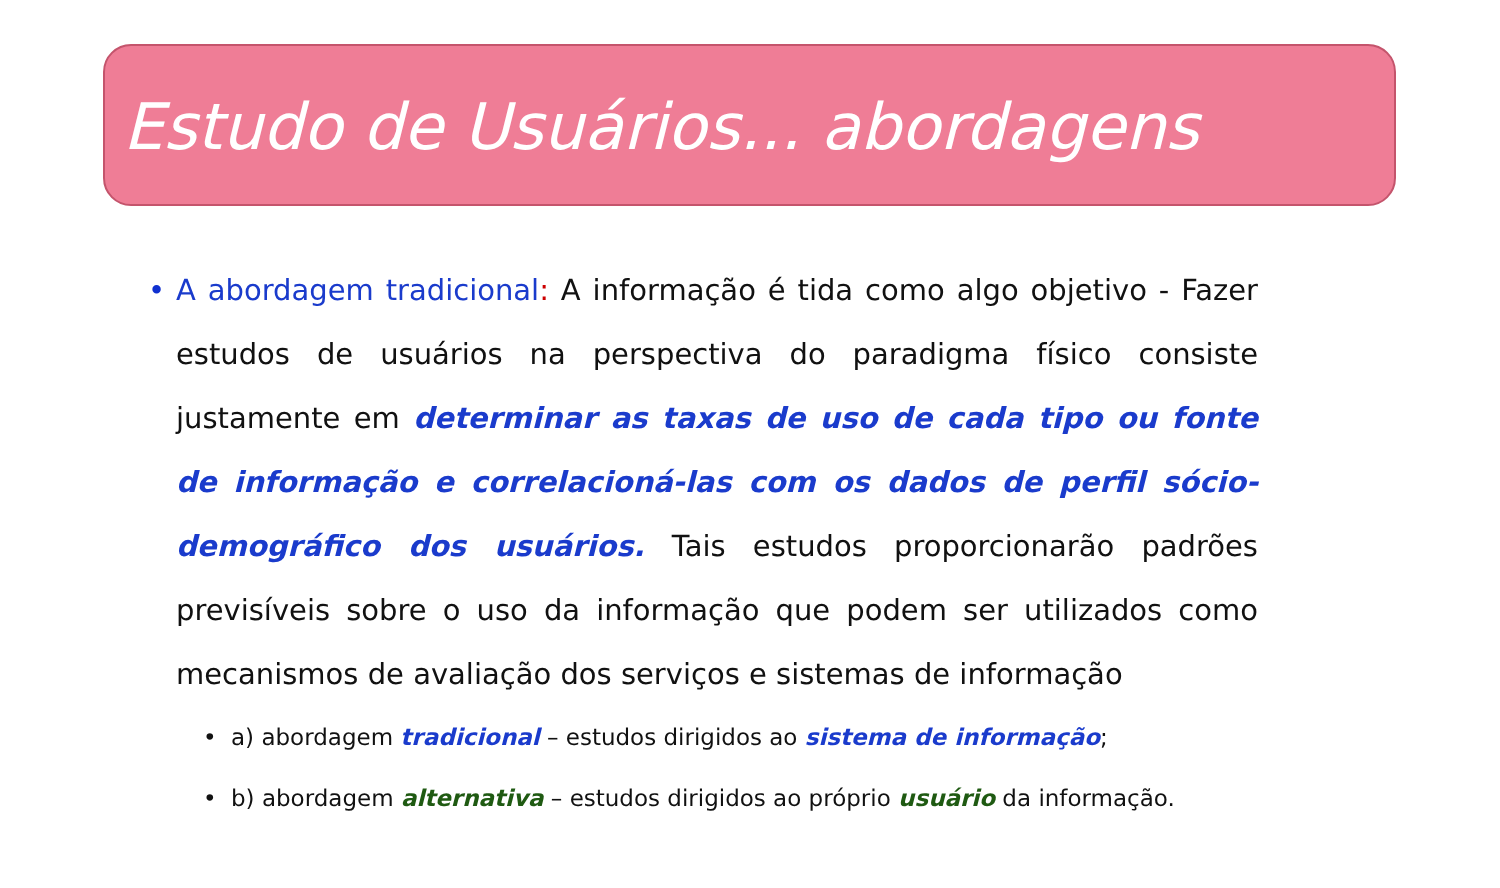Estudo de Usuários... abordagens
• A abordagem tradicional: A informação é tida como algo objetivo - Fazer estudos de usuários na perspectiva do paradigma físico consiste justamente em determinar as taxas de uso de cada tipo ou fonte de informação e correlacioná-las com os dados de perfil sócio-demográfico dos usuários. Tais estudos proporcionarão padrões previsíveis sobre o uso da informação que podem ser utilizados como mecanismos de avaliação dos serviços e sistemas de informação
• a) abordagem tradicional – estudos dirigidos ao sistema de informação;
• b) abordagem alternativa – estudos dirigidos ao próprio usuário da informação.